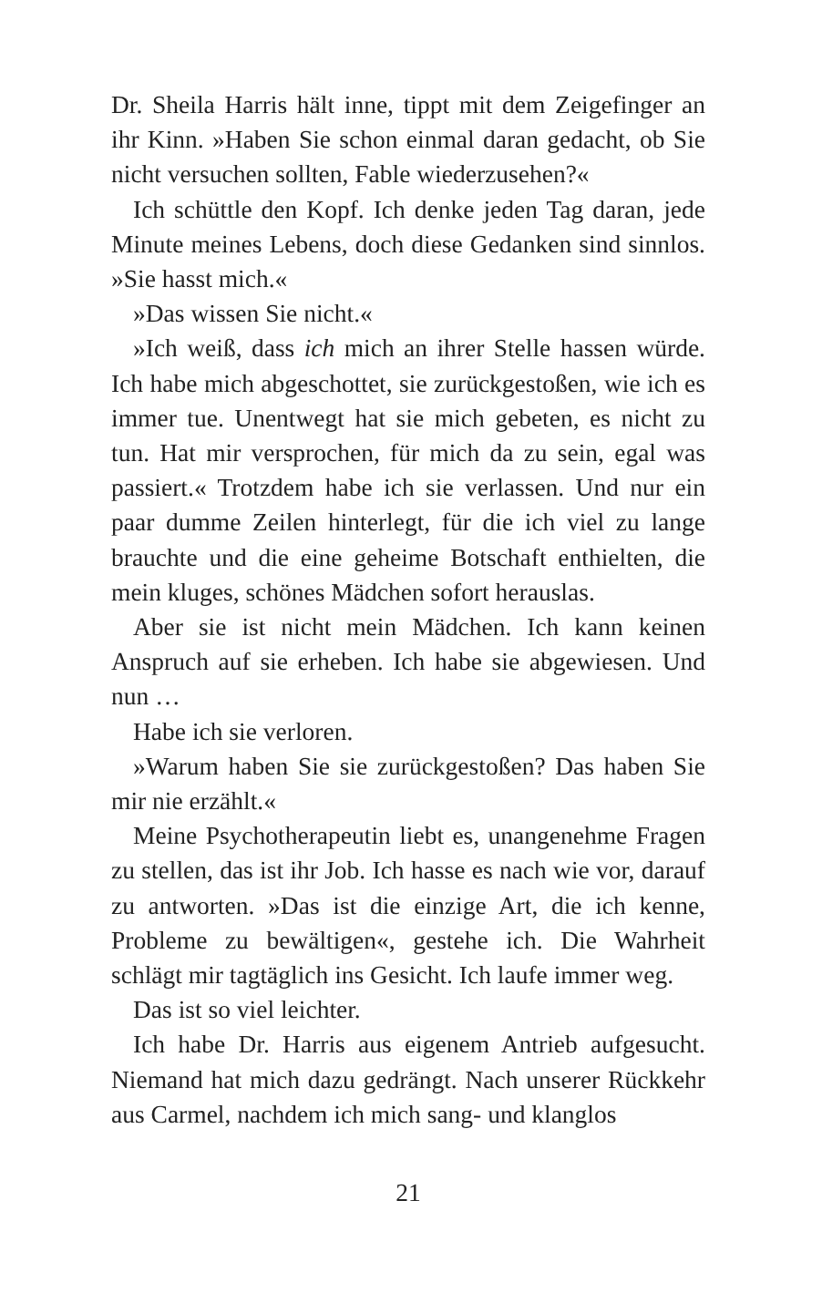Dr. Sheila Harris hält inne, tippt mit dem Zeigefinger an ihr Kinn. »Haben Sie schon einmal daran gedacht, ob Sie nicht versuchen sollten, Fable wiederzusehen?«
Ich schüttle den Kopf. Ich denke jeden Tag daran, jede Minute meines Lebens, doch diese Gedanken sind sinnlos. »Sie hasst mich.«
»Das wissen Sie nicht.«
»Ich weiß, dass ich mich an ihrer Stelle hassen würde. Ich habe mich abgeschottet, sie zurückgestoßen, wie ich es immer tue. Unentwegt hat sie mich gebeten, es nicht zu tun. Hat mir versprochen, für mich da zu sein, egal was passiert.« Trotzdem habe ich sie verlassen. Und nur ein paar dumme Zeilen hinterlegt, für die ich viel zu lange brauchte und die eine geheime Botschaft enthielten, die mein kluges, schönes Mädchen sofort herauslas.
Aber sie ist nicht mein Mädchen. Ich kann keinen Anspruch auf sie erheben. Ich habe sie abgewiesen. Und nun …
Habe ich sie verloren.
»Warum haben Sie sie zurückgestoßen? Das haben Sie mir nie erzählt.«
Meine Psychotherapeutin liebt es, unangenehme Fragen zu stellen, das ist ihr Job. Ich hasse es nach wie vor, darauf zu antworten. »Das ist die einzige Art, die ich kenne, Probleme zu bewältigen«, gestehe ich. Die Wahrheit schlägt mir tagtäglich ins Gesicht. Ich laufe immer weg.
Das ist so viel leichter.
Ich habe Dr. Harris aus eigenem Antrieb aufgesucht. Niemand hat mich dazu gedrängt. Nach unserer Rückkehr aus Carmel, nachdem ich mich sang- und klanglos
21